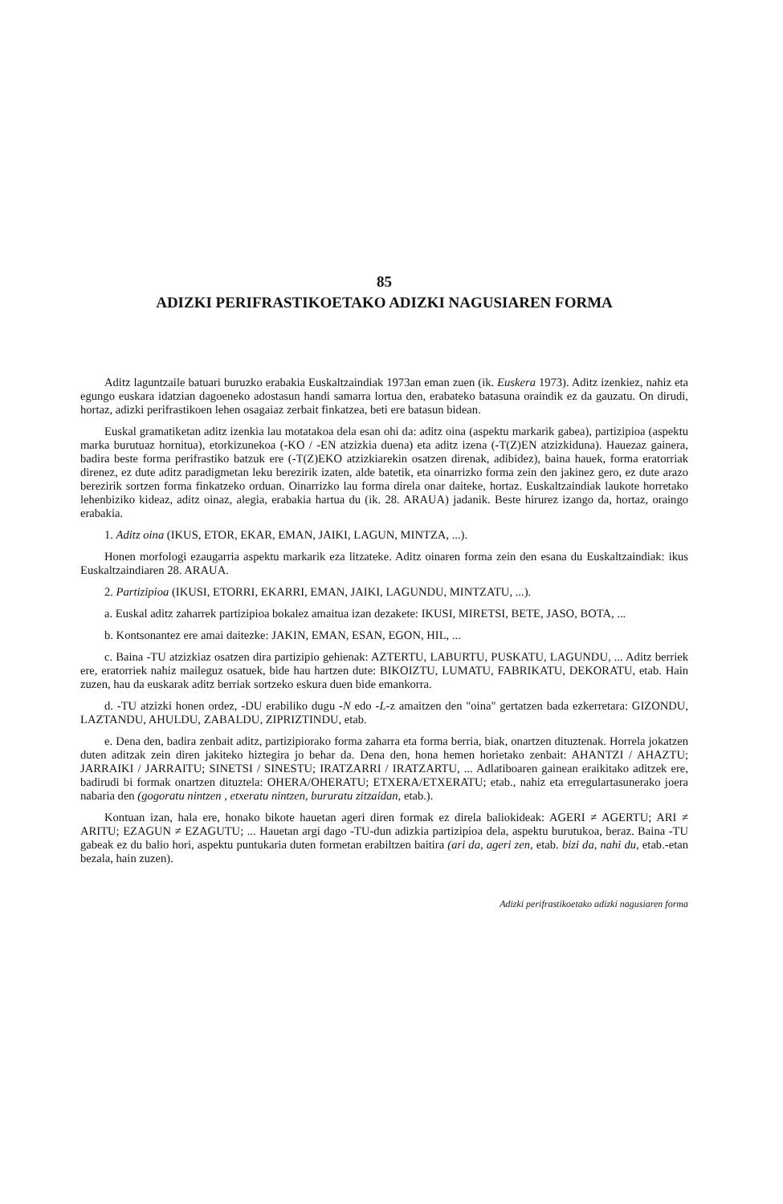85
ADIZKI PERIFRASTIKOETAKO ADIZKI NAGUSIAREN FORMA
Aditz laguntzaile batuari buruzko erabakia Euskaltzaindiak 1973an eman zuen (ik. Euskera 1973). Aditz izenkiez, nahiz eta egungo euskara idatzian dagoeneko adostasun handi samarra lortua den, erabateko batasuna oraindik ez da gauzatu. On dirudi, hortaz, adizki perifrastikoen lehen osagaiaz zerbait finkatzea, beti ere batasun bidean.
Euskal gramatiketan aditz izenkia lau motatakoa dela esan ohi da: aditz oina (aspektu markarik gabea), partizipioa (aspektu marka burutuaz hornitua), etorkizunekoa (-KO / -EN atzizkia duena) eta aditz izena (-T(Z)EN atzizkiduna). Hauezaz gainera, badira beste forma perifrastiko batzuk ere (-T(Z)EKO atzizkiarekin osatzen direnak, adibidez), baina hauek, forma eratorriak direnez, ez dute aditz paradigmetan leku berezirik izaten, alde batetik, eta oinarrizko forma zein den jakinez gero, ez dute arazo berezirik sortzen forma finkatzeko orduan. Oinarrizko lau forma direla onar daiteke, hortaz. Euskaltzaindiak laukote horretako lehenbiziko kideaz, aditz oinaz, alegia, erabakia hartua du (ik. 28. ARAUA) jadanik. Beste hirurez izango da, hortaz, oraingo erabakia.
1. Aditz oina (IKUS, ETOR, EKAR, EMAN, JAIKI, LAGUN, MINTZA, ...).
Honen morfologi ezaugarria aspektu markarik eza litzateke. Aditz oinaren forma zein den esana du Euskaltzaindiak: ikus Euskaltzaindiaren 28. ARAUA.
2. Partizipioa (IKUSI, ETORRI, EKARRI, EMAN, JAIKI, LAGUNDU, MINTZATU, ...).
a. Euskal aditz zaharrek partizipioa bokalez amaitua izan dezakete: IKUSI, MIRETSI, BETE, JASO, BOTA, ...
b. Kontsonantez ere amai daitezke: JAKIN, EMAN, ESAN, EGON, HIL, ...
c. Baina -TU atzizkiaz osatzen dira partizipio gehienak: AZTERTU, LABURTU, PUSKATU, LAGUNDU, ... Aditz berriek ere, eratorriek nahiz maileguz osatuek, bide hau hartzen dute: BIKOIZTU, LUMATU, FABRIKATU, DEKORATU, etab. Hain zuzen, hau da euskarak aditz berriak sortzeko eskura duen bide emankorra.
d. -TU atzizki honen ordez, -DU erabiliko dugu -N edo -L-z amaitzen den "oina" gertatzen bada ezkerretara: GIZONDU, LAZTANDU, AHULDU, ZABALDU, ZIPRIZTINDU, etab.
e. Dena den, badira zenbait aditz, partizipiorako forma zaharra eta forma berria, biak, onartzen dituztenak. Horrela jokatzen duten aditzak zein diren jakiteko hiztegira jo behar da. Dena den, hona hemen horietako zenbait: AHANTZI / AHAZTU; JARRAIKI / JARRAITU; SINETSI / SINESTU; IRATZARRI / IRATZARTU, ... Adlatiboaren gainean eraikitako aditzek ere, badirudi bi formak onartzen dituztela: OHERA/OHERATU; ETXERA/ETXERATU; etab., nahiz eta erregulartasunerako joera nabaria den (gogoratu nintzen , etxeratu nintzen, bururatu zitzaidan, etab.).
Kontuan izan, hala ere, honako bikote hauetan ageri diren formak ez direla baliokideak: AGERI ≠ AGERTU; ARI ≠ ARITU; EZAGUN ≠ EZAGUTU; ... Hauetan argi dago -TU-dun adizkia partizipioa dela, aspektu burutukoa, beraz. Baina -TU gabeak ez du balio hori, aspektu puntukaria duten formetan erabiltzen baitira (ari da, ageri zen, etab. bizi da, nahi du, etab.-etan bezala, hain zuzen).
Adizki perifrastikoetako adizki nagusiaren forma